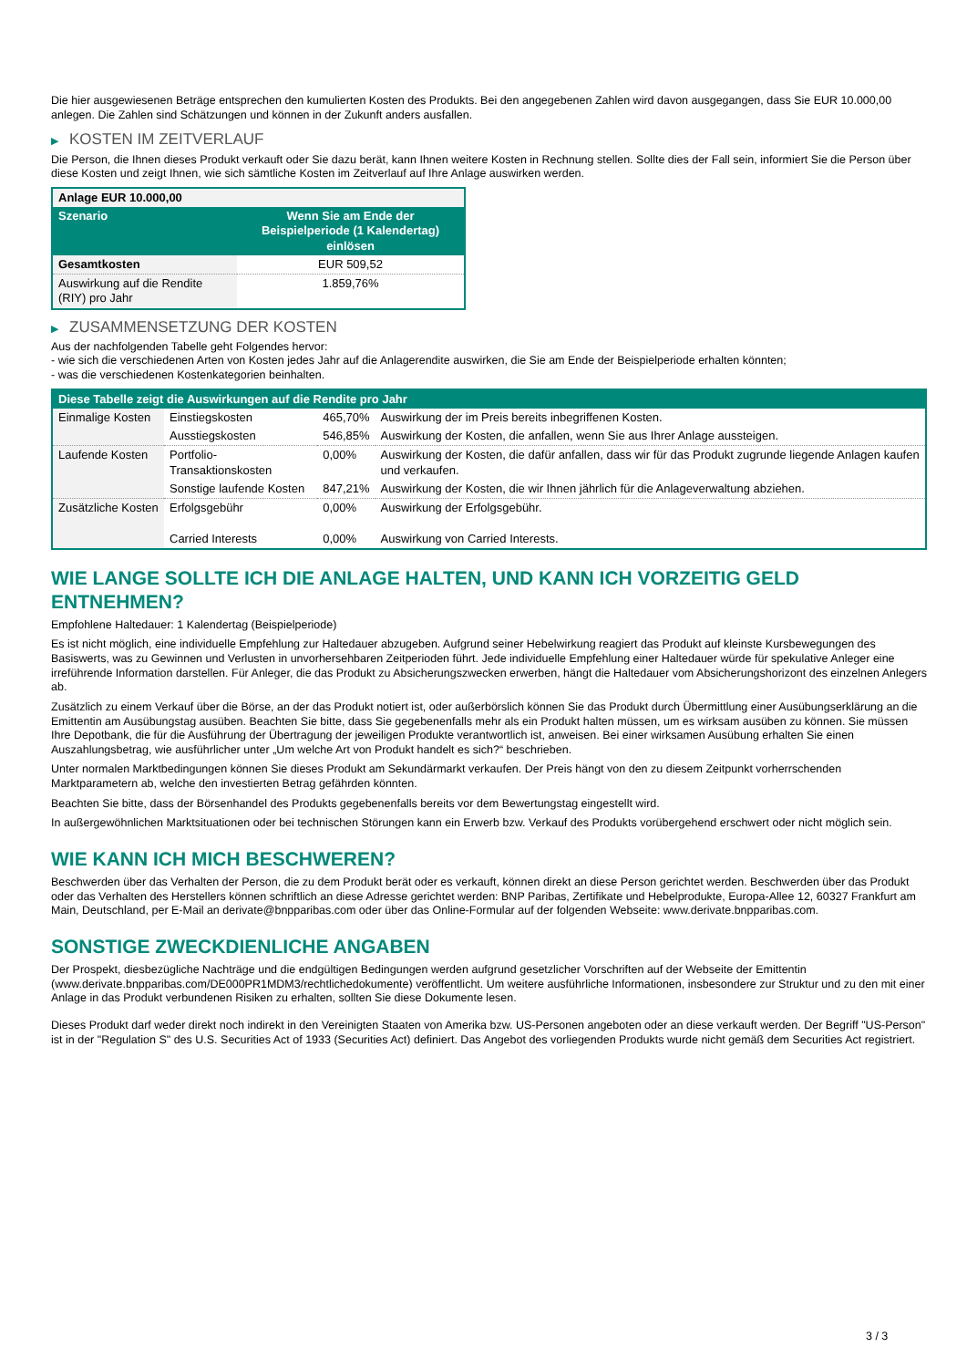Die hier ausgewiesenen Beträge entsprechen den kumulierten Kosten des Produkts. Bei den angegebenen Zahlen wird davon ausgegangen, dass Sie EUR 10.000,00 anlegen. Die Zahlen sind Schätzungen und können in der Zukunft anders ausfallen.
▶ KOSTEN IM ZEITVERLAUF
Die Person, die Ihnen dieses Produkt verkauft oder Sie dazu berät, kann Ihnen weitere Kosten in Rechnung stellen. Sollte dies der Fall sein, informiert Sie die Person über diese Kosten und zeigt Ihnen, wie sich sämtliche Kosten im Zeitverlauf auf Ihre Anlage auswirken werden.
| Anlage EUR 10.000,00 | |
| --- | --- |
| Szenario | Wenn Sie am Ende der Beispielperiode (1 Kalendertag) einlösen |
| Gesamtkosten | EUR 509,52 |
| Auswirkung auf die Rendite (RIY) pro Jahr | 1.859,76% |
▶ ZUSAMMENSETZUNG DER KOSTEN
Aus der nachfolgenden Tabelle geht Folgendes hervor:
- wie sich die verschiedenen Arten von Kosten jedes Jahr auf die Anlagerendite auswirken, die Sie am Ende der Beispielperiode erhalten könnten;
- was die verschiedenen Kostenkategorien beinhalten.
| Diese Tabelle zeigt die Auswirkungen auf die Rendite pro Jahr | | | |
| --- | --- | --- | --- |
| Einmalige Kosten | Einstiegskosten | 465,70% | Auswirkung der im Preis bereits inbegriffenen Kosten. |
| | Ausstiegskosten | 546,85% | Auswirkung der Kosten, die anfallen, wenn Sie aus Ihrer Anlage aussteigen. |
| Laufende Kosten | Portfolio-Transaktionskosten | 0,00% | Auswirkung der Kosten, die dafür anfallen, dass wir für das Produkt zugrunde liegende Anlagen kaufen und verkaufen. |
| | Sonstige laufende Kosten | 847,21% | Auswirkung der Kosten, die wir Ihnen jährlich für die Anlageverwaltung abziehen. |
| Zusätzliche Kosten | Erfolgsgebühr | 0,00% | Auswirkung der Erfolgsgebühr. |
| | Carried Interests | 0,00% | Auswirkung von Carried Interests. |
WIE LANGE SOLLTE ICH DIE ANLAGE HALTEN, UND KANN ICH VORZEITIG GELD ENTNEHMEN?
Empfohlene Haltedauer: 1 Kalendertag (Beispielperiode)
Es ist nicht möglich, eine individuelle Empfehlung zur Haltedauer abzugeben. Aufgrund seiner Hebelwirkung reagiert das Produkt auf kleinste Kursbewegungen des Basiswerts, was zu Gewinnen und Verlusten in unvorhersehbaren Zeitperioden führt. Jede individuelle Empfehlung einer Haltedauer würde für spekulative Anleger eine irreführende Information darstellen. Für Anleger, die das Produkt zu Absicherungszwecken erwerben, hängt die Haltedauer vom Absicherungshorizont des einzelnen Anlegers ab.
Zusätzlich zu einem Verkauf über die Börse, an der das Produkt notiert ist, oder außerbörslich können Sie das Produkt durch Übermittlung einer Ausübungserklärung an die Emittentin am Ausübungstag ausüben. Beachten Sie bitte, dass Sie gegebenenfalls mehr als ein Produkt halten müssen, um es wirksam ausüben zu können. Sie müssen Ihre Depotbank, die für die Ausführung der Übertragung der jeweiligen Produkte verantwortlich ist, anweisen. Bei einer wirksamen Ausübung erhalten Sie einen Auszahlungsbetrag, wie ausführlicher unter „Um welche Art von Produkt handelt es sich?“ beschrieben.
Unter normalen Marktbedingungen können Sie dieses Produkt am Sekundärmarkt verkaufen. Der Preis hängt von den zu diesem Zeitpunkt vorherrschenden Marktparametern ab, welche den investierten Betrag gefährden könnten.
Beachten Sie bitte, dass der Börsenhandel des Produkts gegebenenfalls bereits vor dem Bewertungstag eingestellt wird.
In außergewöhnlichen Marktsituationen oder bei technischen Störungen kann ein Erwerb bzw. Verkauf des Produkts vorübergehend erschwert oder nicht möglich sein.
WIE KANN ICH MICH BESCHWEREN?
Beschwerden über das Verhalten der Person, die zu dem Produkt berät oder es verkauft, können direkt an diese Person gerichtet werden. Beschwerden über das Produkt oder das Verhalten des Herstellers können schriftlich an diese Adresse gerichtet werden: BNP Paribas, Zertifikate und Hebelprodukte, Europa-Allee 12, 60327 Frankfurt am Main, Deutschland, per E-Mail an derivate@bnpparibas.com oder über das Online-Formular auf der folgenden Webseite: www.derivate.bnpparibas.com.
SONSTIGE ZWECKDIENLICHE ANGABEN
Der Prospekt, diesbezügliche Nachträge und die endgültigen Bedingungen werden aufgrund gesetzlicher Vorschriften auf der Webseite der Emittentin (www.derivate.bnpparibas.com/DE000PR1MDM3/rechtlichedokumente) veröffentlicht. Um weitere ausführliche Informationen, insbesondere zur Struktur und zu den mit einer Anlage in das Produkt verbundenen Risiken zu erhalten, sollten Sie diese Dokumente lesen.
Dieses Produkt darf weder direkt noch indirekt in den Vereinigten Staaten von Amerika bzw. US-Personen angeboten oder an diese verkauft werden. Der Begriff "US-Person" ist in der "Regulation S" des U.S. Securities Act of 1933 (Securities Act) definiert. Das Angebot des vorliegenden Produkts wurde nicht gemäß dem Securities Act registriert.
3 / 3